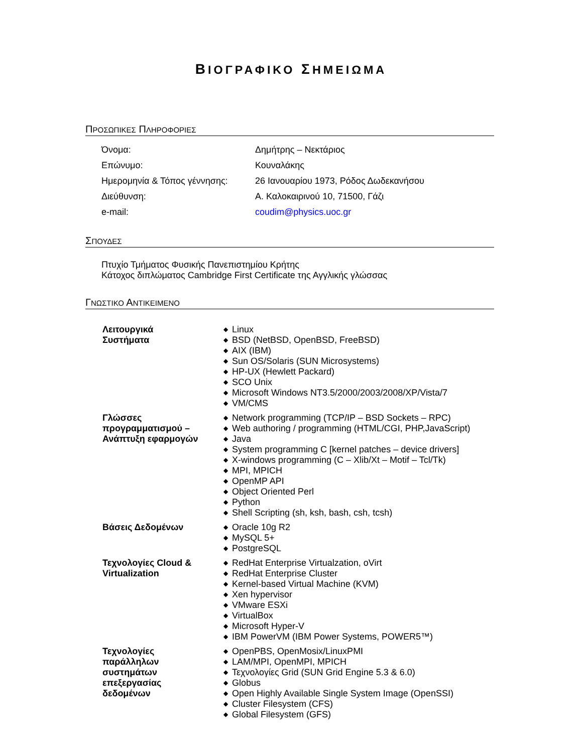ΒΙΟΓΡΑΦΙΚΟ ΣΗΜΕΙΩΜΑ
ΠΡΟΣΩΠΙΚΕΣ ΠΛΗΡΟΦΟΡΙΕΣ
| Όνομα: | Δημήτρης – Νεκτάριος |
| Επώνυμο: | Κουναλάκης |
| Ημερομηνία & Τόπος γέννησης: | 26 Ιανουαρίου 1973, Ρόδος Δωδεκανήσου |
| Διεύθυνση: | Α. Καλοκαιρινού 10, 71500, Γάζι |
| e-mail: | coudim@physics.uoc.gr |
ΣΠΟΥΔΕΣ
Πτυχίο Τμήματος Φυσικής Πανεπιστημίου Κρήτης
Κάτοχος διπλώματος Cambridge First Certificate της Αγγλικής γλώσσας
ΓΝΩΣΤΙΚΟ ΑΝΤΙΚΕΙΜΕΝΟ
| Λειτουργικά Συστήματα | ◆ Linux ◆ BSD (NetBSD, OpenBSD, FreeBSD) ◆ AIX (IBM) ◆ Sun OS/Solaris (SUN Microsystems) ◆ HP-UX (Hewlett Packard) ◆ SCO Unix ◆ Microsoft Windows NT3.5/2000/2003/2008/XP/Vista/7 ◆ VM/CMS |
| Γλώσσες προγραμματισμού – Ανάπτυξη εφαρμογών | ◆ Network programming (TCP/IP – BSD Sockets – RPC) ◆ Web authoring / programming (HTML/CGI, PHP,JavaScript) ◆ Java ◆ System programming C [kernel patches – device drivers] ◆ X-windows programming (C – Xlib/Xt – Motif – Tcl/Tk) ◆ MPI, MPICH ◆ OpenMP API ◆ Object Oriented Perl ◆ Python ◆ Shell Scripting (sh, ksh, bash, csh, tcsh) |
| Βάσεις Δεδομένων | ◆ Oracle 10g R2 ◆ MySQL 5+ ◆ PostgreSQL |
| Τεχνολογίες Cloud & Virtualization | ◆ RedHat Enterprise Virtualzation, oVirt ◆ RedHat Enterprise Cluster ◆ Kernel-based Virtual Machine (KVM) ◆ Xen hypervisor ◆ VMware ESXi ◆ VirtualBox ◆ Microsoft Hyper-V ◆ IBM PowerVM (IBM Power Systems, POWER5™) |
| Τεχνολογίες παράλληλων συστημάτων επεξεργασίας δεδομένων | ◆ OpenPBS, OpenMosix/LinuxPMI ◆ LAM/MPI, OpenMPI, MPICH ◆ Τεχνολογίες Grid (SUN Grid Engine 5.3 & 6.0) ◆ Globus ◆ Open Highly Available Single System Image (OpenSSI) ◆ Cluster Filesystem (CFS) ◆ Global Filesystem (GFS) |